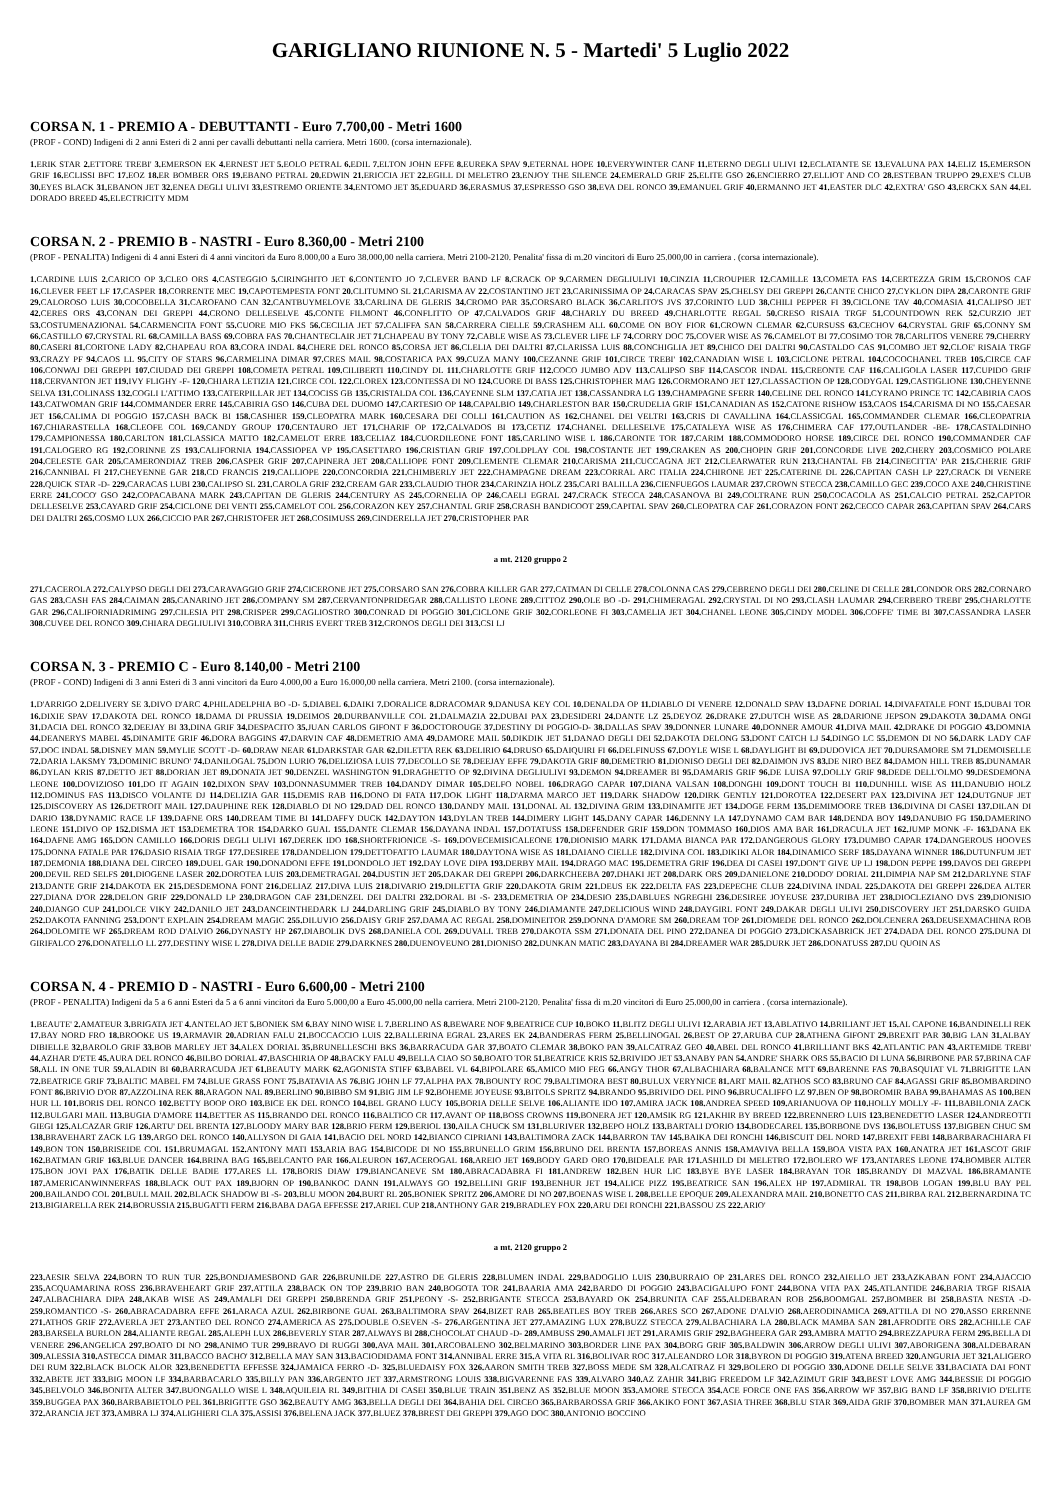GARIGLIANO RIUNIONE N. 5 - Martedi' 5 Luglio 2022
CORSA N. 1 - PREMIO A - DEBUTTANTI - Euro 7.700,00 - Metri 1600
(PROF - COND) Indigeni di 2 anni Esteri di 2 anni per cavalli debuttanti nella carriera. Metri 1600. (corsa internazionale).
1. ERIK STAR 2. ETTORE TREBI' 3. EMERSON EK 4. ERNEST JET 5. EOLO PETRAL 6. EDIL 7. ELTON JOHN EFFE 8. EUREKA SPAV 9. ETERNAL HOPE 10. EVERYWINTER CANF 11. ETERNO DEGLI ULIVI 12. ECLATANTE SE 13. EVALUNA PAX 14. ELIZ 15. EMERSON GRIF 16. ECLISSI BFC 17. EOZ 18. ER BOMBER ORS 19. EBANO PETRAL 20. EDWIN 21. ERICCIA JET 22. EGILL DI MELETRO 23. ENJOY THE SILENCE 24. EMERALD GRIF 25. ELITE GSO 26. ENCIERRO 27. ELLIOT AND CO 28. ESTEBAN TRUPPO 29. EXE'S CLUB 30. EYES BLACK 31. EBANON JET 32. ENEA DEGLI ULIVI 33. ESTREMO ORIENTE 34. ENTOMO JET 35. EDUARD 36. ERASMUS 37. ESPRESSO GSO 38. EVA DEL RONCO 39. EMANUEL GRIF 40. ERMANNO JET 41. EASTER DLC 42. EXTRA' GSO 43. ERCKX SAN 44. EL DORADO BREED 45. ELECTRICITY MDM
CORSA N. 2 - PREMIO B - NASTRI - Euro 8.360,00 - Metri 2100
(PROF - PENALITA) Indigeni di 4 anni Esteri di 4 anni vincitori da Euro 8.000,00 a Euro 38.000,00 nella carriera. Metri 2100-2120. Penalita' fissa di m.20 vincitori di Euro 25.000,00 in carriera . (corsa internazionale).
1. CARDINE LUIS 2. CARICO OP 3. CLEO ORS 4. CASTEGGIO 5. CIRINGHITO JET 6. CONTENTO JO 7. CLEVER BAND LF 8. CRACK OP 9. CARMEN DEGLIULIVI 10. CINZIA 11. CROUPIER 12. CAMILLE 13. COMETA FAS 14. CERTEZZA GRIM 15. CRONOS CAF 16. CLEVER FEET LF 17. CASPER 18. CORRENTE MEC 19. CAPOTEMPESTA FONT 20. CLITUMNO SL 21. CARISMA AV 22. COSTANTINO JET 23. CARINISSIMA OP 24. CARACAS SPAV 25. CHELSY DEI GREPPI 26. CANTE CHICO 27. CYKLON DIPA 28. CARONTE GRIF 29. CALOROSO LUIS 30. COCOBELLA 31. CAROFANO CAN 32. CANTBUYMELOVE 33. CARLINA DE GLERIS 34. CROMO PAR 35. CORSARO BLACK 36. CARLITO'S JVS 37. CORINTO LUD 38. CHILI PEPPER FI 39. CICLONE TAV 40. COMASIA 41. CALIPSO JET 42. CERES ORS 43. CONAN DEI GREPPI 44. CRONO DELLESELVE 45. CONTE FILMONT 46. CONFLITTO OP 47. CALVADOS GRIF 48. CHARLY DU BREED 49. CHARLOTTE REGAL 50. CRESO RISAIA TRGF 51. COUNTDOWN REK 52. CURZIO JET 53. COSTUMENAZIONAL 54. CARMENCITA FONT 55. CUORE MIO FKS 56. CECILIA JET 57. CALIFFA SAN 58. CARRERA CIELLE 59. CRASHEM ALL 60. COME ON BOY FIOR 61. CROWN CLEMAR 62. CURSUSS 63. CECHOV 64. CRYSTAL GRIF 65. CONNY SM 66. CASTILLO 67. CRYSTAL RL 68. CAMILLA BASS 69. COBRA FAS 70. CHANTECLAIR JET 71. CHAPEAU BY TONY 72. CABLE WISE AS 73. CLEVER LIFE LF 74. CORRY DOC 75. COVER WISE AS 76. CAMELOT BI 77. COSIMO TOR 78. CARLITOS VENERE 79. CHERRY 80. CASERI 81. CORTONE LADY 82. CHAPEAU ROA 83. CORA INDAL 84. CHERE DEL RONCO 85. CORSA JET 86. CLELIA DEI DALTRI 87. CLARISSA LUIS 88. CONCHIGLIA JET 89. CHICO DEI DALTRI 90. CASTALDO CAS 91. COMBO JET 92. CLOE' RISAIA TRGF 93. CRAZY PF 94. CAOS LL 95. CITY OF STARS 96. CARMELINA DIMAR 97. CRES MAIL 98. COSTARICA PAX 99. CUZA MANY 100. CEZANNE GRIF 101. CIRCE TREBI' 102. CANADIAN WISE L 103. CICLONE PETRAL 104. COCOCHANEL TREB 105. CIRCE CAF 106. CONWAJ DEI GREPPI 107. CIUDAD DEI GREPPI 108. COMETA PETRAL 109. CILIBERTI 110. CINDY DL 111. CHARLOTTE GRIF 112. COCO JUMBO ADV 113. CALIPSO SBF 114. CASCOR INDAL 115. CREONTE CAF 116. CALIGOLA LASER 117. CUPIDO GRIF 118. CERVANTON JET 119. IVY FLIGHY -F- 120. CHIARA LETIZIA 121. CIRCE COL 122. CLOREX 123. CONTESSA DI NO 124. CUORE DI BASS 125. CHRISTOPHER MAG 126. CORMORANO JET 127. CLASSACTION OP 128. CODYGAL 129. CASTIGLIONE 130. CHEYENNE SELVA 131. COLINASS 132. COGLI L'ATTIMO 133. CATERPILLAR JET 134. COCISS GB 135. CRISTALDA COL 136. CAYENNE SLM 137. CATIA JET 138. CASSANDRA LG 139. CHAMPAGNE SFERR 140. CELINE DEL RONCO 141. CYRANO PRINCE TC 142. CABIRIA CAOS 143. CATWOMAN GRIF 144. COMMANDER ERRE 145. CABIRIA GSO 146. CUBA DEL DUOMO 147. CARTESIO OP 148. CAPALBIO 149. CHARLESTON BAR 150. CRUDELIA GRIF 151. CANADIAN AS 152. CATONE RISHOW 153. CAOS 154. CARISMA DI NO 155. CAESAR JET 156. CALIMA DI POGGIO 157. CASH BACK BI 158. CASHIER 159. CLEOPATRA MARK 160. CESARA DEI COLLI 161. CAUTION AS 162. CHANEL DEI VELTRI 163. CRIS DI CAVALLINA 164. CLASSICGAL 165. COMMANDER CLEMAR 166. CLEOPATRIA 167. CHIARASTELLA 168. CLEOFE COL 169. CANDY GROUP 170. CENTAURO JET 171. CHARIF OP 172. CALVADOS BI 173. CETIZ 174. CHANEL DELLESELVE 175. CATALEYA WISE AS 176. CHIMERA CAF 177. OUTLANDER -BE- 178. CASTALDINHO 179. CAMPIONESSA 180. CARLTON 181. CLASSICA MATTO 182. CAMELOT ERRE 183. CELIAZ 184. CUORDILEONE FONT 185. CARLINO WISE L 186. CARONTE TOR 187. CARIM 188. COMMODORO HORSE 189. CIRCE DEL RONCO 190. COMMANDER CAF 191. CALOGERO RG 192. CORINNE ZS 193. CALIFORNIA 194. CASSIOPEA VP 195. CASETTARO 196. CRISTIAN GRIF 197. COLDPLAY COL 198. COSTANTE JET 199. CRAKEN AS 200. CHOPIN GRIF 201. CONCORDE LIVE 202. CHERY 203. COSMICO POLARE 204. CELESTE GAR 205. CAMERONDIAZ TREB 206. CASPER GRIF 207. CAPINERA JET 208. CALLIOPE FONT 209. CLEMENTE CLEMAR 210. CARISMA 211. CUCCAGNA JET 212. CLEARWATER RUN 213. CHANTAL FB 214. CINECITTA' PAR 215. CHERIE GRIF 216. CANNIBAL FI 217. CHEYENNE GAR 218. CD FRANCIS 219. CALLIOPE 220. CONCORDIA 221. CHIMBERLY JET 222. CHAMPAGNE DREAM 223. CORRAL ARC ITALIA 224. CHIRONE JET 225. CATERINE DL 226. CAPITAN CASH LP 227. CRACK DI VENERE 228. QUICK STAR -D- 229. CARACAS LUBI 230. CALIPSO SL 231. CAROLA GRIF 232. CREAM GAR 233. CLAUDIO THOR 234. CARINZIA HOLZ 235. CARI BALILLA 236. CIENFUEGOS LAUMAR 237. CROWN STECCA 238. CAMILLO GEC 239. COCO AXE 240. CHRISTINE ERRE 241. COCO' GSO 242. COPACABANA MARK 243. CAPITAN DE GLERIS 244. CENTURY AS 245. CORNELIA OP 246. CAELI EGRAL 247. CRACK STECCA 248. CASANOVA BI 249. COLTRANE RUN 250. COCACOLA AS 251. CALCIO PETRAL 252. CAPTOR DELLESELVE 253. CAYARD GRIF 254. CICLONE DEI VENTI 255. CAMELOT COL 256. CORAZON KEY 257. CHANTAL GRIF 258. CRASH BANDICOOT 259. CAPITAL SPAV 260. CLEOPATRA CAF 261. CORAZON FONT 262. CECCO CAPAR 263. CAPITAN SPAV 264. CARS DEI DALTRI 265. COSMO LUX 266. CICCIO PAR 267. CHRISTOFER JET 268. COSIMUSS 269. CINDERELLA JET 270. CRISTOPHER PAR
a mt. 2120 gruppo 2
271. CACEROLA 272. CALYPSO DEGLI DEI 273. CARAVAGGIO GRIF 274. CICERONE JET 275. CORSARO SAN 276. COBRA KILLER GAR 277. CATMAN DI CELLE 278. COLONNA CAS 279. CEBRENO DEGLI DEI 280. CELINE DI CELLE 281. CONDOR ORS 282. CORNARO GAS 283. CASH FAS 284. CAIMAN 285. CANARINO JET 286. COMPANY SM 287. CERVANTONPRIDEGAR 288. CALLISTO LEONE 289. CITTOZ 290. OLE BO -D- 291. CHIMERAGAL 292. CRYSTAL DI NO 293. CLASH LAUMAR 294. CERBERO TREBI' 295. CHARLOTTE GAR 296. CALIFORNIADRIMING 297. CILESIA PIT 298. CRISPER 299. CAGLIOSTRO 300. CONRAD DI POGGIO 301. CICLONE GRIF 302. CORLEONE FI 303. CAMELIA JET 304. CHANEL LEONE 305. CINDY MODEL 306. COFFE' TIME BI 307. CASSANDRA LASER 308. CUVEE DEL RONCO 309. CHIARA DEGLIULIVI 310. COBRA 311. CHRIS EVERT TREB 312. CRONOS DEGLI DEI 313. CSI LJ
CORSA N. 3 - PREMIO C - Euro 8.140,00 - Metri 2100
(PROF - COND) Indigeni di 3 anni Esteri di 3 anni vincitori da Euro 4.000,00 a Euro 16.000,00 nella carriera. Metri 2100. (corsa internazionale).
1. D'ARRIGO 2. DELIVERY SE 3. DIVO D'ARC 4. PHILADELPHIA BO -D- 5. DIABEL 6. DAIKI 7. DORALICE 8. DRACOMAR 9. DANUSA KEY COL 10. DENALDA OP 11. DIABLO DI VENERE 12. DONALD SPAV 13. DAFNE DORIAL 14. DIVAFATALE FONT 15. DUBAI TOR 16. DIXIE SPAV 17. DAKOTA DEL RONCO 18. DAMA DI PRUSSIA 19. DEIMOS 20. DURBANVILLE COL 21. DALMAZIA 22. DUBAI PAX 23. DESIDERI 24. DANTE LZ 25. DEYOZ 26. DRAKE 27. DUTCH WISE AS 28. DARIONE JEPSON 29. DAKOTA 30. DAMA ONGI 31. DACIA DEL RONCO 32. DEEJAY BI 33. DINA GRIF 34. DESPACITO 35. JUAN CARLOS GIFONT F 36. DOCTOROUGE 37. DESTINY DI POGGIO-D- 38. DALLAS SPAV 39. DONNER LUNARE 40. DONNER AMOUR 41. DIVA MAIL 42. DRAKE DI POGGIO 43. DOMNIA 44. DEANERYS MABEL 45. DINAMITE GRIF 46. DORA BAGGINS 47. DARVIN CAF 48. DEMETRIO AMA 49. DAMORE MAIL 50. DIKDIK JET 51. DANAO DEGLI DEI 52. DAKOTA DELONG 53. DONT CATCH LJ 54. DINGO LC 55. DEMON DI NO 56. DARK LADY CAF 57. DOC INDAL 58. DISNEY MAN 59. MYLIE SCOTT -D- 60. DRAW NEAR 61. DARKSTAR GAR 62. DILETTA REK 63. DELIRIO 64. DRUSO 65. DAIQUIRI FI 66. DELFINUSS 67. DOYLE WISE L 68. DAYLIGHT BI 69. DUDOVICA JET 70. DURSAMORE SM 71. DEMOISELLE 72. DARIA LAKSMY 73. DOMINIC BRUNO' 74. DANILOGAL 75. DON LURIO 76. DELIZIOSA LUIS 77. DECOLLO SE 78. DEEJAY EFFE 79. DAKOTA GRIF 80. DEMETRIO 81. DIONISO DEGLI DEI 82. DAIMON JVS 83. DE NIRO BEZ 84. DAMON HILL TREB 85. DUNAMAR 86. DYLAN KRIS 87. DETTO JET 88. DORIAN JET 89. DONATA JET 90. DENZEL WASHINGTON 91. DRAGHETTO OP 92. DIVINA DEGLIULIVI 93. DEMON 94. DREAMER BI 95. DAMARIS GRIF 96. DE LUISA 97. DOLLY GRIF 98. DEDE DELL'OLMO 99. DESDEMONA LEONE 100. DOVIZIOSO 101. DO IT AGAIN 102. DIXON SPAV 103. DONNASUMMER TREB 104. DANDY DIMAR 105. DELFO NOBEL 106. DRAGO CAPAR 107. DIANA VALSAN 108. DONGHI 109. DONT TOUCH BI 110. DUNHILL WISE AS 111. DANUBIO HOLZ 112. DOMINUS FAS 113. DISCO VOLANTE DJ 114. DELIZIA GAR 115. DEMIS RAB 116. DONO DI FATA 117. DOK LIGHT 118. D'ARMA MARCO JET 119. DARK SHADOW 120. DIRK GENTLY 121. DOROTEA 122. DESERT PAX 123. DIVINA JET 124. DUTGNUF JET 125. DISCOVERY AS 126. DETROIT MAIL 127. DAUPHINE REK 128. DIABLO DI NO 129. DAD DEL RONCO 130. DANDY MAIL 131. DONAL AL 132. DIVINA GRIM 133. DINAMITE JET 134. DOGE FERM 135. DEMIMOORE TREB 136. DIVINA DI CASEI 137. DILAN DI DARIO 138. DYNAMIC RACE LF 139. DAFNE ORS 140. DREAM TIME BI 141. DAFFY DUCK 142. DAYTON 143. DYLAN TREB 144. DIMERY LIGHT 145. DANY CAPAR 146. DENNY LA 147. DYNAMO CAM BAR 148. DENDA BOY 149. DANUBIO FG 150. DAMERINO LEONE 151. DIVO OP 152. DISMA JET 153. DEMETRA TOR 154. DARKO GUAL 155. DANTE CLEMAR 156. DAYANA INDAL 157. DOTATUSS 158. DEFENDER GRIF 159. DON TOMMASO 160. DIOS AMA BAR 161. DRACULA JET 162. JUMP MONK -F- 163. DANA EK 164. DAFNE AMG 165. DON CAMILLO 166. DORIS DEGLI ULIVI 167. DEREK IDO 168. SHORTFRIONICE -S- 169. DOVECEMISICALEONE 170. DIONISIO MARK 171. DAMA BIANCA PAR 172. DANGEROUS GLORY 173. DUMBO CAPAR 174. DANGEROUS HOOVES 175. DONNA FATALE PAR 176. DASIO RISAIA TRGF 177. DESIREE 178. DANDELION 179. DETTOFATTO LAUMAR 180. DAYTONA WISE AS 181. DAIANO CIELLE 182. DIVINA COL 183. DIKIKI ALOR 184. DINAMICO SERF 185. DAYANA WINNER 186. DUTUNFUM JET 187. DEMONIA 188. DIANA DEL CIRCEO 189. DUEL GAR 190. DONADONI EFFE 191. DONDOLO JET 192. DAY LOVE DIPA 193. DERBY MAIL 194. DRAGO MAC 195. DEMETRA GRIF 196. DEA DI CASEI 197. DON'T GIVE UP LJ 198. DON PEPPE 199. DAVOS DEI GREPPI 200. DEVIL RED SELFS 201. DIOGENE LASER 202. DOROTEA LUIS 203. DEMETRAGAL 204. DUSTIN JET 205. DAKAR DEI GREPPI 206. DARKCHEEBA 207. DHAKI JET 208. DARK ORS 209. DANIELONE 210. DODO' DORIAL 211. DIMPIA NAP SM 212. DARLYNE STAF 213. DANTE GRIF 214. DAKOTA EK 215. DESDEMONA FONT 216. DELIAZ 217. DIVA LUIS 218. DIVARIO 219. DILETTA GRIF 220. DAKOTA GRIM 221. DEUS EK 222. DELTA FAS 223. DEPECHE CLUB 224. DIVINA INDAL 225. DAKOTA DEI GREPPI 226. DEA ALTER 227. DIANA D'OR 228. DELON GRIF 229. DONALD LP 230. DRAGON CAF 231. DENZEL DEI DALTRI 232. DORAL BI -S- 233. DEMETRIA OP 234. DESIO 235. DABLUES NGREGHI 236. DESIREE JOYEUSE 237. DURIBA JET 238. DIOCLEZIANO DVS 239. DIONISIO 240. DJANGO CUP 241. DOLCE VIKY 242. DANILO JET 243. DANCEINTHEDARK LJ 244. DARLING GRIF 245. DIABLO BY TONY 246. DIAMANTE 247. DELICIOUS WIND 248. DAYGIRL FONT 249. DAKAR DEGLI ULIVI 250. DISCOVERY JET 251. DARSKO GUIDA 252. DAKOTA FANNING 253. DON'T EXPLAIN 254. DREAM MAGIC 255. DILUVIO 256. DAISY GRIF 257. DAMA AC REGAL 258. DOMINEITOR 259. DONNA D'AMORE SM 260. DREAM TOP 261. DIOMEDE DEL RONCO 262. DOLCENERA 263. DEUSEXMACHINA ROB 264. DOLOMITE WF 265. DREAM ROD D'ALVIO 266. DYNASTY HP 267. DIABOLIK DVS 268. DANIELA COL 269. DUVALL TREB 270. DAKOTA SSM 271. DONATA DEL PINO 272. DANEA DI POGGIO 273. DICKASABRICK JET 274. DADA DEL RONCO 275. DUNA DI GIRIFALCO 276. DONATELLO LL 277. DESTINY WISE L 278. DIVA DELLE BADIE 279. DARKNES 280. DUENOVEUNO 281. DIONISO 282. DUNKAN MATIC 283. DAYANA BI 284. DREAMER WAR 285. DURK JET 286. DONATUSS 287. DU QUOIN AS
CORSA N. 4 - PREMIO D - NASTRI - Euro 6.600,00 - Metri 2100
(PROF - PENALITA) Indigeni da 5 a 6 anni Esteri da 5 a 6 anni vincitori da Euro 5.000,00 a Euro 45.000,00 nella carriera. Metri 2100-2120. Penalita' fissa di m.20 vincitori di Euro 25.000,00 in carriera . (corsa internazionale).
1. BEAUTE' 2. AMATEUR 3. BRIGATA JET 4. ANTELAO JET 5. BONIEK SM 6. BAY NINO WISE L 7. BERLINO AS 8. BEWARE NOF 9. BEATRICE CUP 10. BOKO 11. BLITZ DEGLI ULIVI 12. ARABIA JET 13. ABLATIVO 14. BRILIANT JET 15. AL CAPONE 16. BANDINELLI REK 17. BAY NORD FRO 18. BROOKE US 19. ARMAVIR 20. ADRIAN FALU 21. BOCCACCIO LUIS 22. BALLERINA EGRAL 23. ARES EK 24. BANDERAS FERM 25. BELLINOGAL 26. BEST OP 27. ARUBA CUP 28. ATHENA GIFONT 29. BREXIT PAR 30. BIG LAN 31. ALBAY DIBIELLE 32. BAROLO GRIF 33. BOB MARLEY JET 34. ALEX DORIAL 35. BRUNELLESCHI BKS 36. BARRACUDA GAR 37. BOATO CLEMAR 38. BOKO PAN 39. ALCATRAZ GEO 40. ABEL DEL RONCO 41. BRILLIANT BKS 42. ATLANTIC PAN 43. ARTEMIDE TREBI' 44. AZHAR D'ETE 45. AURA DEL RONCO 46. BILBO DORIAL 47. BASCHIRIA OP 48. BACKY FALU 49. BELLA CIAO SO 50. BOATO TOR 51. BEATRICE KRIS 52. BRIVIDO JET 53. ANABY PAN 54. ANDRE' SHARK ORS 55. BACIO DI LUNA 56. BIRBONE PAR 57. BRINA CAF 58. ALL IN ONE TUR 59. ALADIN BI 60. BARRACUDA JET 61. BEAUTY MARK 62. AGONISTA STIFF 63. BABEL VL 64. BIPOLARE 65. AMICO MIO FEG 66. ANGY THOR 67. ALBACHIARA 68. BALANCE MTT 69. BARENNE FAS 70. BASQUIAT VL 71. BRIGITTE LAN 72. BEATRICE GRIF 73. BALTIC MABEL FM 74. BLUE GRASS FONT 75. BATAVIA AS 76. BIG JOHN LF 77. ALPHA PAX 78. BOUNTY ROC 79. BALTIMORA BEST 80. BULUX VERYNICE 81. ART MAIL 82. ATHOS SCO 83. BRUNO CAF 84. AGASSI GRIF 85. BOMBARDINO FONT 86. BRIVIO D'OR 87. AZZOLINA REK 88. ARAGON NAL 89. BERLINO 90. BIBBO SM 91. BIG JIM LF 92. BOHEME JOYEUSE 93. BITOLS SPRITZ 94. BRANDO 95. BRIVIDO DEL PINO 96. BRUCALIFFO LZ 97. BEN OP 98. BOROMIR BABA 99. BAHAMAS AS 100. BEN HUR LL 101. BORIS DEL RONCO 102. BETTY BOOP ORO 103. BICE EK DEL RONCO 104. BEL GRANO LUCY 105. BORIA DELLE SELVE 106. ALIANTE IDO 107. AMIRA JACK 108. ANDREA SPEED 109. ARIANUOVA OP 110. HOLLY MOLLY -F- 111. BABILONIA ZACK 112. BULGARI MAIL 113. BUGIA D'AMORE 114. BETTER AS 115. BRANDO DEL RONCO 116. BALTICO CR 117. AVANT OP 118. BOSS CROWNS 119. BONERA JET 120. AMSIK RG 121. AKHIR BY BREED 122. BRENNERO LUIS 123. BENEDETTO LASER 124. ANDREOTTI GIEGI 125. ALCAZAR GRIF 126. ARTU' DEL BRENTA 127. BLOODY MARY BAR 128. BRIO FERM 129. BERIOL 130. AILA CHUCK SM 131. BLURIVER 132. BEPO HOLZ 133. BARTALI D'ORIO 134. BODECAREL 135. BORBONE DVS 136. BOLETUSS 137. BIGBEN CHUC SM 138. BRAVEHART ZACK LG 139. ARGO DEL RONCO 140. ALLYSON DI GAIA 141. BACIO DEL NORD 142. BIANCO CIPRIANI 143. BALTIMORA ZACK 144. BARRON TAV 145. BAIKA DEI RONCHI 146. BISCUIT DEL NORD 147. BREXIT FEBI 148. BARBARACHIARA FI 149. BON TON 150. BRISEIDE COL 151. BRUMAGAL 152. ANTONY MATI 153. ARIA BAG 154. BICODE DI NO 155. BRUNELLO GRIM 156. BRUNO DEL BRENTA 157. BOREAS ANNIS 158. AMAVIVA BELLA 159. BOA VISTA PAX 160. ANATRA JET 161. ASCOT GRIF 162. BATMAN GRIF 163. BLUE DANCER 164. BRINA BAG 165. BELCANTO PAR 166. ALEURON 167. ACEROGAL 168. AREIO JET 169. BODY GARD ORO 170. BIDEALE PAR 171. ASHILD DI MELETRO 172. BOLERO WF 173. ANTARES LEONE 174. BOMBER ALTER 175. BON JOVI PAX 176. BATIK DELLE BADIE 177. ARES LL 178. BORIS DIAW 179. BIANCANEVE SM 180. ABRACADABRA FI 181. ANDREW 182. BEN HUR LIC 183. BYE BYE LASER 184. BRAYAN TOR 185. BRANDY DI MAZVAL 186. BRAMANTE 187. AMERICANWINNERFAS 188. BLACK OUT PAX 189. BJORN OP 190. BANKOC DANN 191. ALWAYS GO 192. BELLINI GRIF 193. BENHUR JET 194. ALICE PIZZ 195. BEATRICE SAN 196. ALEX HP 197. ADMIRAL TR 198. BOB LOGAN 199. BLU BAY PEL 200. BAILANDO COL 201. BULL MAIL 202. BLACK SHADOW BI -S- 203. BLU MOON 204. BURT RL 205. BONIEK SPRITZ 206. AMORE DI NO 207. BOENAS WISE L 208. BELLE EPOQUE 209. ALEXANDRA MAIL 210. BONETTO CAS 211. BIRBA RAL 212. BERNARDINA TC 213. BIGIARELLA REK 214. BORUSSIA 215. BUGATTI FERM 216. BABA DAGA EFFESSE 217. ARIEL CUP 218. ANTHONY GAR 219. BRADLEY FOX 220. ARU DEI RONCHI 221. BASSOU ZS 222. ARIO'
a mt. 2120 gruppo 2
223. AESIR SELVA 224. BORN TO RUN TUR 225. BONDJAMESBOND GAR 226. BRUNILDE 227. ASTRO DE GLERIS 228. BLUMEN INDAL 229. BADOGLIO LUIS 230. BURRAIO OP 231. ARES DEL RONCO 232. AIELLO JET 233. AZKABAN FONT 234. AJACCIO 235. ACQUAMARINA ROSS 236. BRAVEHEART GRIF 237. ATTILA 238. BACK ON TOP 239. BRIO BAN 240. BOGOTA TOR 241. BAARIA AMA 242. BARDO DI POGGIO 243. BACIGALUPO FONT 244. BONA VITA PAX 245. ATLANTIDE 246. BARIA TRGF RISAIA 247. ALBACHIARA DIPA 248. AKAB WISE AS 249. AMALFI DEI GREPPI 250. BRENDA GRIF 251. PEONY -S- 252. BRIGANTE STECCA 253. BAYARD OK 254. BRUNITA CAF 255. ALDEBARAN ROB 256. BOOMGAL 257. BOMBER BI 258. BASTA NESTA -D- 259. ROMANTICO -S- 260. ABRACADABRA EFFE 261. ARACA AZUL 262. BIRBONE GUAL 263. BALTIMORA SPAV 264. BIZET RAB 265. BEATLES BOY TREB 266. ARES SCO 267. ADONE D'ALVIO 268. AERODINAMICA 269. ATTILA DI NO 270. ASSO ERRENNE 271. ATHOS GRIF 272. AVERLA JET 273. ANTEO DEL RONCO 274. AMERICA AS 275. DOUBLE O.SEVEN -S- 276. ARGENTINA JET 277. AMAZING LUX 278. BUZZ STECCA 279. ALBACHIARA LA 280. BLACK MAMBA SAN 281. AFRODITE ORS 282. ACHILLE CAF 283. BARSELA BURLON 284. ALIANTE REGAL 285. ALEPH LUX 286. BEVERLY STAR 287. ALWAYS BI 288. CHOCOLAT CHAUD -D- 289. AMBUSS 290. AMALFI JET 291. ARAMIS GRIF 292. BAGHEERA GAR 293. AMBRA MATTO 294. BREZZAPURA FERM 295. BELLA DI VENERE 296. ANGELICA 297. BOATO DI NO 298. ANIMO TUR 299. BRAVO DI RUGGI 300. AVA MAIL 301. ARCOBALENO 302. BELMARINO 303. BORDER LINE PAX 304. BORG GRIF 305. BALDWIN 306. ARROW DEGLI ULIVI 307. ABORIGENA 308. ALDEBARAN 309. ALESSIA 310. ASTECCA DIMAR 311. BACCO BACHO' 312. BELLA MAY SAN 313. BACIODIDAMA FONT 314. ANNIBAL ERRE 315. A VITA RL 316. BOLIVAR ROC 317. ALEANDRO LOR 318. BYRON DI POGGIO 319. ATENA BREED 320. ANGURIA JET 321. ALIGERO DEI RUM 322. BLACK BLOCK ALOR 323. BENEDETTA EFFESSE 324. JAMAICA FERRO -D- 325. BLUEDAISY FOX 326. AARON SMITH TREB 327. BOSS MEDE SM 328. ALCATRAZ FI 329. BOLERO DI POGGIO 330. ADONE DELLE SELVE 331. BACIATA DAI FONT 332. ABETE JET 333. BIG MOON LF 334. BARBACARLO 335. BILLY PAN 336. ARGENTO JET 337. ARMSTRONG LOUIS 338. BIGVARENNE FAS 339. ALVARO 340. AZ ZAHIR 341. BIG FREEDOM LF 342. AZIMUT GRIF 343. BEST LOVE AMG 344. BESSIE DI POGGIO 345. BELVOLO 346. BONITA ALTER 347. BUONGALLO WISE L 348. AQUILEIA RL 349. BITHIA DI CASEI 350. BLUE TRAIN 351. BENZ AS 352. BLUE MOON 353. AMORE STECCA 354. ACE FORCE ONE FAS 356. ARROW WF 357. BIG BAND LF 358. BRIVIO D'ELITE 359. BUGGEA PAX 360. BARBABIETOLO PEL 361. BRIGITTE GSO 362. BEAUTY AMG 363. BELLA DEGLI DEI 364. BAHIA DEL CIRCEO 365. BARBAROSSA GRIF 366. AKIKO FONT 367. ASIA THREE 368. BLU STAR 369. AIDA GRIF 370. BOMBER MAN 371. AUREA GM 372. ARANCIA JET 373. AMBRA LJ 374. ALIGHIERI CLA 375. ASSISI 376. BELENA JACK 377. BLUEZ 378. BREST DEI GREPPI 379. AGO DOC 380. ANTONIO BOCCINO